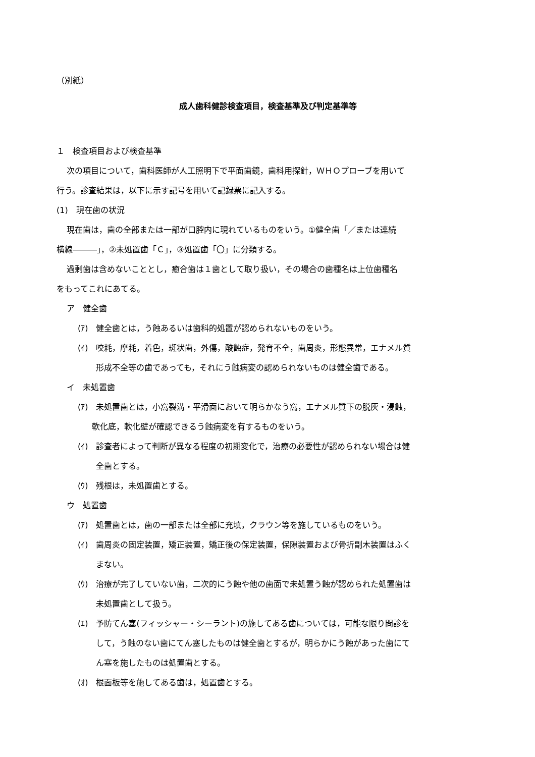（別紙）
成人歯科健診検査項目，検査基準及び判定基準等
１　検査項目および検査基準
次の項目について，歯科医師が人工照明下で平面歯鏡，歯科用探針，ＷＨＯプローブを用いて
行う。診査結果は，以下に示す記号を用いて記録票に記入する。
(1)　現在歯の状況
現在歯は，歯の全部または一部が口腔内に現れているものをいう。①健全歯「／または連続
横線―――」，②未処置歯「Ｃ」，③処置歯「〇」に分類する。
過剰歯は含めないこととし，癒合歯は１歯として取り扱い，その場合の歯種名は上位歯種名
をもってこれにあてる。
ア　健全歯
(ｱ)　健全歯とは，う蝕あるいは歯科的処置が認められないものをいう。
(ｲ)　咬耗，摩耗，着色，斑状歯，外傷，酸蝕症，発育不全，歯周炎，形態異常，エナメル質
形成不全等の歯であっても，それにう蝕病変の認められないものは健全歯である。
イ　未処置歯
(ｱ)　未処置歯とは，小窩裂溝・平滑面において明らかなう窩，エナメル質下の脱灰・浸蝕，
軟化底，軟化壁が確認できるう蝕病変を有するものをいう。
(ｲ)　診査者によって判断が異なる程度の初期変化で，治療の必要性が認められない場合は健
全歯とする。
(ｳ)　残根は，未処置歯とする。
ウ　処置歯
(ｱ)　処置歯とは，歯の一部または全部に充填，クラウン等を施しているものをいう。
(ｲ)　歯周炎の固定装置，矯正装置，矯正後の保定装置，保隙装置および骨折副木装置はふく
まない。
(ｳ)　治療が完了していない歯，二次的にう蝕や他の歯面で未処置う蝕が認められた処置歯は
未処置歯として扱う。
(ｴ)　予防てん塞(フィッシャー・シーラント)の施してある歯については，可能な限り問診を
して，う蝕のない歯にてん塞したものは健全歯とするが，明らかにう蝕があった歯にて
ん塞を施したものは処置歯とする。
(ｵ)　根面板等を施してある歯は，処置歯とする。